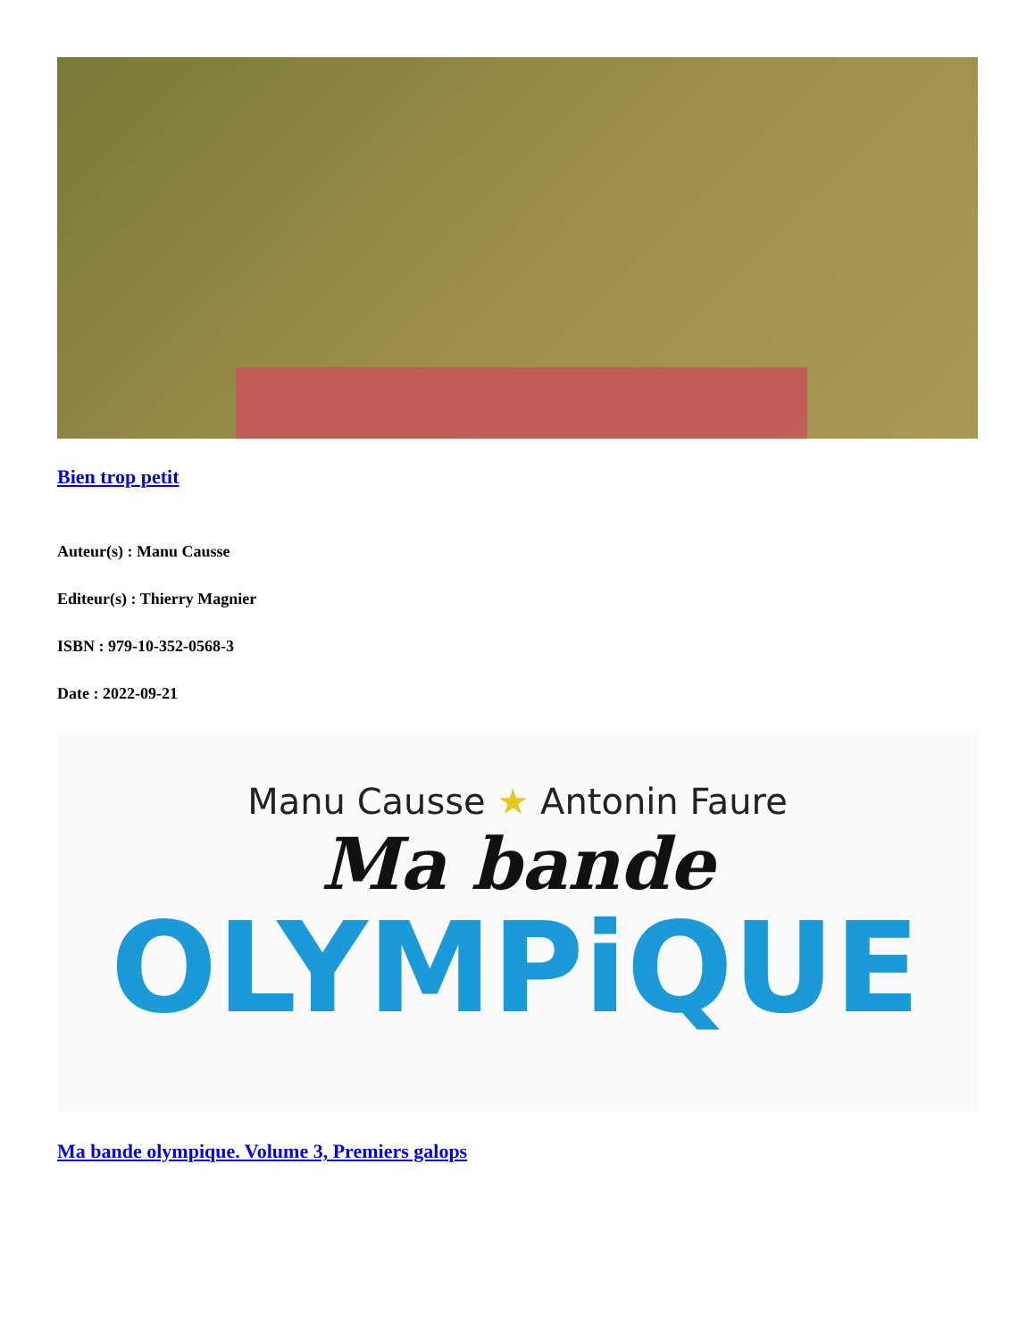Bien trop petit
Auteur(s) : Manu Causse
Editeur(s) : Thierry Magnier
ISBN : 979-10-352-0568-3
Date : 2022-09-21
Manu Causse ★ Antonin Faure
Ma bande
OLYMPiQUE
Ma bande olympique. Volume 3, Premiers galops